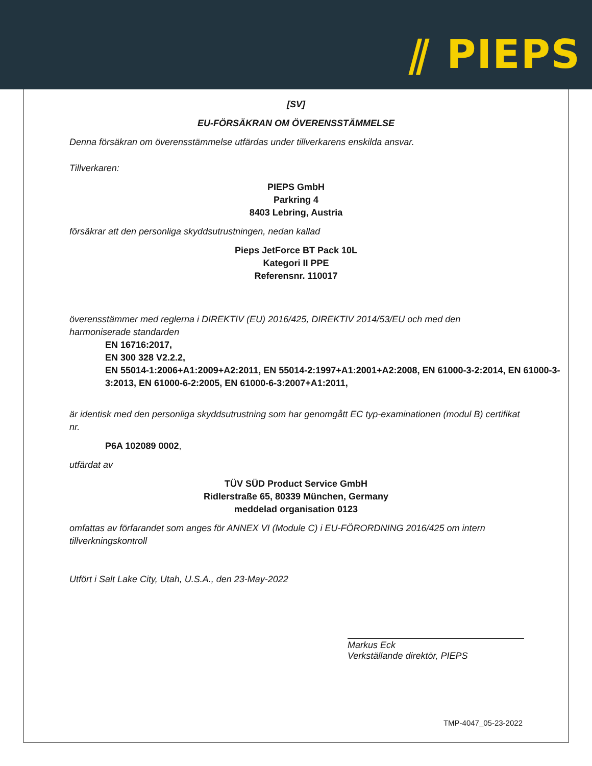⫽ PIEPS
[SV]
EU-FÖRSÄKRAN OM ÖVERENSSTÄMMELSE
Denna försäkran om överensstämmelse utfärdas under tillverkarens enskilda ansvar.
Tillverkaren:
PIEPS GmbH
Parkring 4
8403 Lebring, Austria
försäkrar att den personliga skyddsutrustningen, nedan kallad
Pieps JetForce BT Pack 10L
Kategori II PPE
Referensnr. 110017
överensstämmer med reglerna i DIREKTIV (EU) 2016/425, DIREKTIV 2014/53/EU och med den harmoniserade standarden
EN 16716:2017,
EN 300 328 V2.2.2,
EN 55014-1:2006+A1:2009+A2:2011, EN 55014-2:1997+A1:2001+A2:2008, EN 61000-3-2:2014, EN 61000-3-3:2013, EN 61000-6-2:2005, EN 61000-6-3:2007+A1:2011,
är identisk med den personliga skyddsutrustning som har genomgått EC typ-examinationen (modul B) certifikat nr.
P6A 102089 0002,
utfärdat av
TÜV SÜD Product Service GmbH
Ridlerstraße 65, 80339 München, Germany
meddelad organisation 0123
omfattas av förfarandet som anges för ANNEX VI (Module C) i EU-FÖRORDNING 2016/425 om intern tillverkningskontroll
Utfört i Salt Lake City, Utah, U.S.A., den 23-May-2022
Markus Eck
Verkställande direktör, PIEPS
TMP-4047_05-23-2022